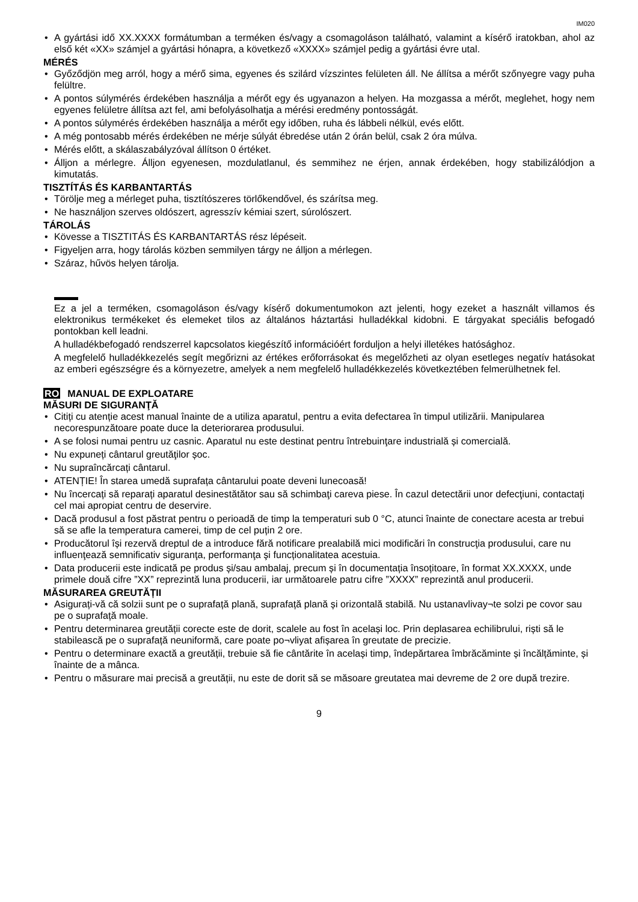IM020
• A gyártási idő XX.XXXX formátumban a terméken és/vagy a csomagoláson található, valamint a kísérő iratokban, ahol az első két «XX» számjel a gyártási hónapra, a következő «XXXX» számjel pedig a gyártási évre utal.
MÉRÉS
• Győződjön meg arról, hogy a mérő sima, egyenes és szilárd vízszintes felületen áll. Ne állítsa a mérőt szőnyegre vagy puha felültre.
• A pontos súlymérés érdekében használja a mérőt egy és ugyanazon a helyen. Ha mozgassa a mérőt, meglehet, hogy nem egyenes felületre állítsa azt fel, ami befolyásolhatja a mérési eredmény pontosságát.
• A pontos súlymérés érdekében használja a mérőt egy időben, ruha és lábbeli nélkül, evés előtt.
• A még pontosabb mérés érdekében ne mérje súlyát ébredése után 2 órán belül, csak 2 óra múlva.
• Mérés előtt, a skálaszabályzóval állítson 0 értéket.
• Álljon a mérlegre. Álljon egyenesen, mozdulatlanul, és semmihez ne érjen, annak érdekében, hogy stabilizálódjon a kimutatás.
TISZTÍTÁS ÉS KARBANTARTÁS
• Törölje meg a mérleget puha, tisztítószeres törlőkendővel, és szárítsa meg.
• Ne használjon szerves oldószert, agresszív kémiai szert, súrolószert.
TÁROLÁS
• Kövesse a TISZTITÁS ÉS KARBANTARTÁS rész lépéseit.
• Figyeljen arra, hogy tárolás közben semmilyen tárgy ne álljon a mérlegen.
• Száraz, hűvös helyen tárolja.
Ez a jel a terméken, csomagoláson és/vagy kísérő dokumentumokon azt jelenti, hogy ezeket a használt villamos és elektronikus termékeket és elemeket tilos az általános háztartási hulladékkal kidobni. E tárgyakat speciális befogadó pontokban kell leadni.
A hulladékbefogadó rendszerrel kapcsolatos kiegészítő információért forduljon a helyi illetékes hatósághoz.
A megfelelő hulladékkezelés segít megőrizni az értékes erőforrásokat és megelőzheti az olyan esetleges negatív hatásokat az emberi egészségre és a környezetre, amelyek a nem megfelelő hulladékkezelés következtében felmerülhetnek fel.
RO MANUAL DE EXPLOATARE
MĂSURI DE SIGURANŢĂ
• Citiți cu atenție acest manual înainte de a utiliza aparatul, pentru a evita defectarea în timpul utilizării. Manipularea necorespunzătoare poate duce la deteriorarea produsului.
• A se folosi numai pentru uz casnic. Aparatul nu este destinat pentru întrebuinţare industrială și comercială.
• Nu expuneți cântarul greutăţilor șoc.
• Nu supraîncărcați cântarul.
• ATENȚIE! În starea umedă suprafața cântarului poate deveni lunecoasă!
• Nu încercați să reparați aparatul desinestătător sau să schimbaţi careva piese. În cazul detectării unor defecţiuni, contactați cel mai apropiat centru de deservire.
• Dacă produsul a fost păstrat pentru o perioadă de timp la temperaturi sub 0 °C, atunci înainte de conectare acesta ar trebui să se afle la temperatura camerei, timp de cel puțin 2 ore.
• Producătorul își rezervă dreptul de a introduce fără notificare prealabilă mici modificări în construcţia produsului, care nu influenţează semnificativ siguranţa, performanţa şi funcționalitatea acestuia.
• Data producerii este indicată pe produs și/sau ambalaj, precum și în documentația însoțitoare, în format XX.XXXX, unde primele două cifre ”XX” reprezintă luna producerii, iar următoarele patru cifre ”XXXX” reprezintă anul producerii.
MĂSURAREA GREUTĂȚII
• Asigurați-vă că solzii sunt pe o suprafață plană, suprafață plană și orizontală stabilă. Nu ustanavlivay¬te solzi pe covor sau pe o suprafață moale.
• Pentru determinarea greutății corecte este de dorit, scalele au fost în același loc. Prin deplasarea echilibrului, riști să le stabilească pe o suprafață neuniformă, care poate po¬vliyat afișarea în greutate de precizie.
• Pentru o determinare exactă a greutății, trebuie să fie cântărite în același timp, îndepărtarea îmbrăcăminte și încălțăminte, și înainte de a mânca.
• Pentru o măsurare mai precisă a greutății, nu este de dorit să se măsoare greutatea mai devreme de 2 ore după trezire.
9